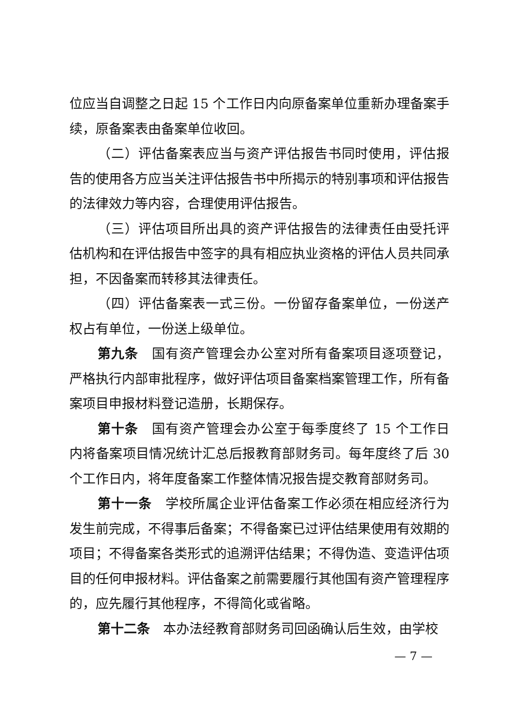位应当自调整之日起 15 个工作日内向原备案单位重新办理备案手续，原备案表由备案单位收回。
（二）评估备案表应当与资产评估报告书同时使用，评估报告的使用各方应当关注评估报告书中所揭示的特别事项和评估报告的法律效力等内容，合理使用评估报告。
（三）评估项目所出具的资产评估报告的法律责任由受托评估机构和在评估报告中签字的具有相应执业资格的评估人员共同承担，不因备案而转移其法律责任。
（四）评估备案表一式三份。一份留存备案单位，一份送产权占有单位，一份送上级单位。
第九条　国有资产管理会办公室对所有备案项目逐项登记，严格执行内部审批程序，做好评估项目备案档案管理工作，所有备案项目申报材料登记造册，长期保存。
第十条　国有资产管理会办公室于每季度终了 15 个工作日内将备案项目情况统计汇总后报教育部财务司。每年度终了后 30 个工作日内，将年度备案工作整体情况报告提交教育部财务司。
第十一条　学校所属企业评估备案工作必须在相应经济行为发生前完成，不得事后备案；不得备案已过评估结果使用有效期的项目；不得备案各类形式的追溯评估结果；不得伪造、变造评估项目的任何申报材料。评估备案之前需要履行其他国有资产管理程序的，应先履行其他程序，不得简化或省略。
第十二条　本办法经教育部财务司回函确认后生效，由学校
— 7 —